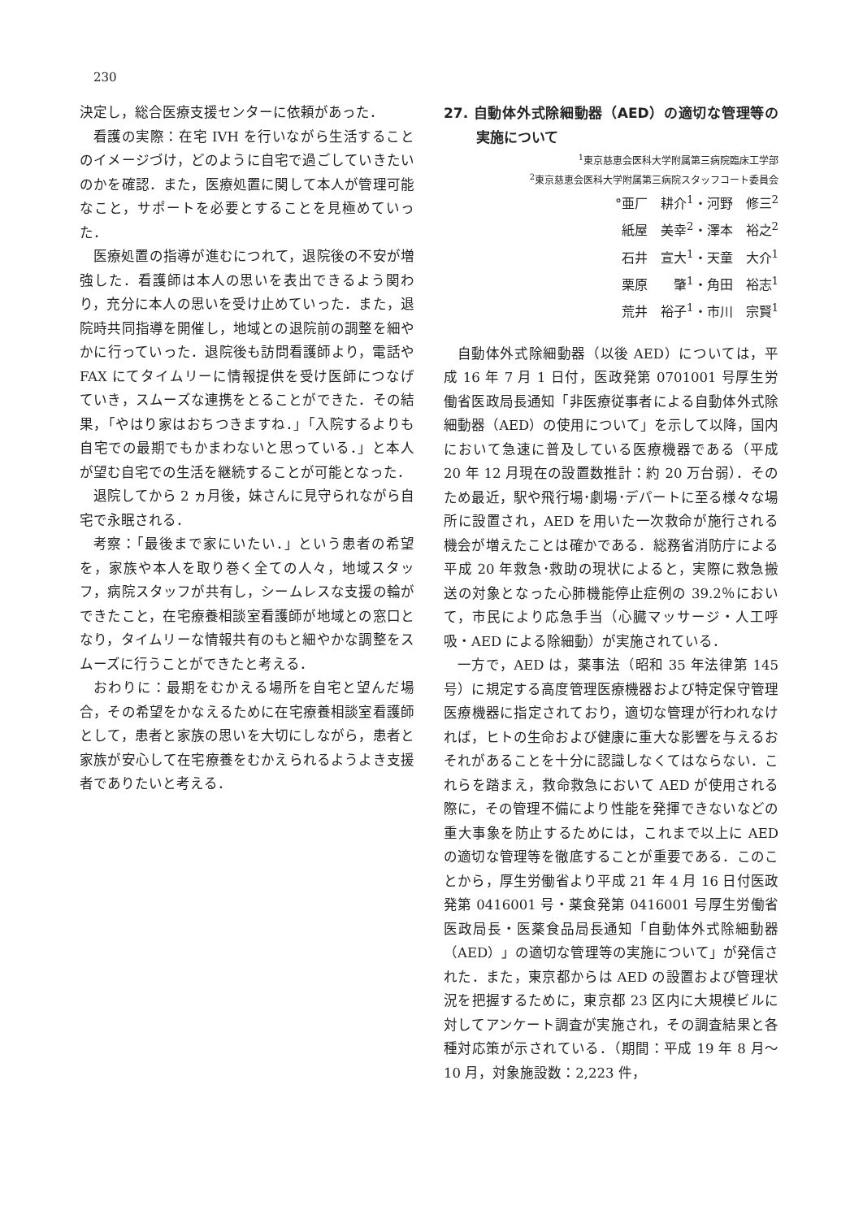230
決定し，総合医療支援センターに依頼があった．
看護の実際：在宅 IVH を行いながら生活することのイメージづけ，どのように自宅で過ごしていきたいのかを確認．また，医療処置に関して本人が管理可能なこと，サポートを必要とすることを見極めていった．
医療処置の指導が進むにつれて，退院後の不安が増強した．看護師は本人の思いを表出できるよう関わり，充分に本人の思いを受け止めていった．また，退院時共同指導を開催し，地域との退院前の調整を細やかに行っていった．退院後も訪問看護師より，電話や FAX にてタイムリーに情報提供を受け医師につなげていき，スムーズな連携をとることができた．その結果，「やはり家はおちつきますね．」「入院するよりも自宅での最期でもかまわないと思っている．」と本人が望む自宅での生活を継続することが可能となった．
退院してから 2 ヵ月後，妹さんに見守られながら自宅で永眠される．
考察：「最後まで家にいたい．」という患者の希望を，家族や本人を取り巻く全ての人々，地域スタッフ，病院スタッフが共有し，シームレスな支援の輪ができたこと，在宅療養相談室看護師が地域との窓口となり，タイムリーな情報共有のもと細やかな調整をスムーズに行うことができたと考える．
おわりに：最期をむかえる場所を自宅と望んだ場合，その希望をかなえるために在宅療養相談室看護師として，患者と家族の思いを大切にしながら，患者と家族が安心して在宅療養をむかえられるようよき支援者でありたいと考える．
27. 自動体外式除細動器（AED）の適切な管理等の実施について
<sup>1</sup> 東京慈恵会医科大学附属第三病院臨床工学部
<sup>2</sup> 東京慈恵会医科大学附属第三病院スタッフコート委員会
°亜厂　耕介<sup>1</sup>・河野　修三<sup>2</sup>
紙屋　美幸<sup>2</sup>・澤本　裕之<sup>2</sup>
石井　宣大<sup>1</sup>・天童　大介<sup>1</sup>
栗原　　肇<sup>1</sup>・角田　裕志<sup>1</sup>
荒井　裕子<sup>1</sup>・市川　宗賢<sup>1</sup>
自動体外式除細動器（以後 AED）については，平成 16 年 7 月 1 日付，医政発第 0701001 号厚生労働省医政局長通知「非医療従事者による自動体外式除細動器（AED）の使用について」を示して以降，国内において急速に普及している医療機器である（平成 20 年 12 月現在の設置数推計：約 20 万台弱）．そのため最近，駅や飛行場･劇場･デパートに至る様々な場所に設置され，AED を用いた一次救命が施行される機会が増えたことは確かである．総務省消防庁による平成 20 年救急･救助の現状によると，実際に救急搬送の対象となった心肺機能停止症例の 39.2％において，市民により応急手当（心臓マッサージ・人工呼吸・AED による除細動）が実施されている．
一方で，AED は，薬事法（昭和 35 年法律第 145 号）に規定する高度管理医療機器および特定保守管理医療機器に指定されており，適切な管理が行われなければ，ヒトの生命および健康に重大な影響を与えるおそれがあることを十分に認識しなくてはならない．これらを踏まえ，救命救急において AED が使用される際に，その管理不備により性能を発揮できないなどの重大事象を防止するためには，これまで以上に AED の適切な管理等を徹底することが重要である．このことから，厚生労働省より平成 21 年 4 月 16 日付医政発第 0416001 号・薬食発第 0416001 号厚生労働省医政局長・医薬食品局長通知「自動体外式除細動器（AED）」の適切な管理等の実施について」が発信された．また，東京都からは AED の設置および管理状況を把握するために，東京都 23 区内に大規模ビルに対してアンケート調査が実施され，その調査結果と各種対応策が示されている．（期間：平成 19 年 8 月～ 10 月，対象施設数：2,223 件，